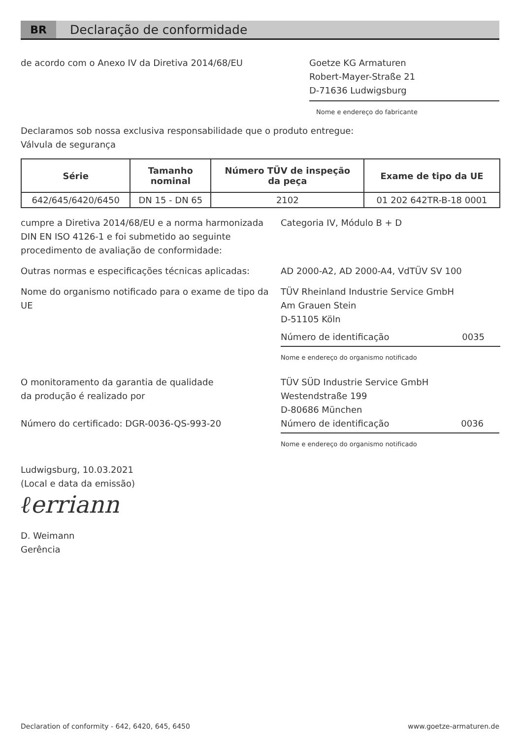BR
Declaração de conformidade
de acordo com o Anexo IV da Diretiva 2014/68/EU Goetze KG Armaturen
Robert-Mayer-Straße 21
D-71636 Ludwigsburg
Nome e endereço do fabricante
Declaramos sob nossa exclusiva responsabilidade que o produto entregue:
Válvula de segurança
| Série | Tamanho nominal | Número TÜV de inspeção da peça | Exame de tipo da UE |
| --- | --- | --- | --- |
| 642/645/6420/6450 | DN 15 - DN 65 | 2102 | 01 202 642TR-B-18 0001 |
cumpre a Diretiva 2014/68/EU e a norma harmonizada DIN EN ISO 4126-1 e foi submetido ao seguinte procedimento de avaliação de conformidade:
Categoria IV, Módulo B + D
Outras normas e especificações técnicas aplicadas:
AD 2000-A2, AD 2000-A4, VdTÜV SV 100
Nome do organismo notificado para o exame de tipo da UE
TÜV Rheinland Industrie Service GmbH
Am Grauen Stein
D-51105 Köln
Número de identificação 0035
Nome e endereço do organismo notificado
O monitoramento da garantia de qualidade
da produção é realizado por
Número do certificado: DGR-0036-QS-993-20
TÜV SÜD Industrie Service GmbH
Westendstraße 199
D-80686 München
Número de identificação 0036
Nome e endereço do organismo notificado
Ludwigsburg, 10.03.2021
(Local e data da emissão)
ℓerriann
D. Weimann
Gerência
Declaration of conformity - 642, 6420, 645, 6450 www.goetze-armaturen.de